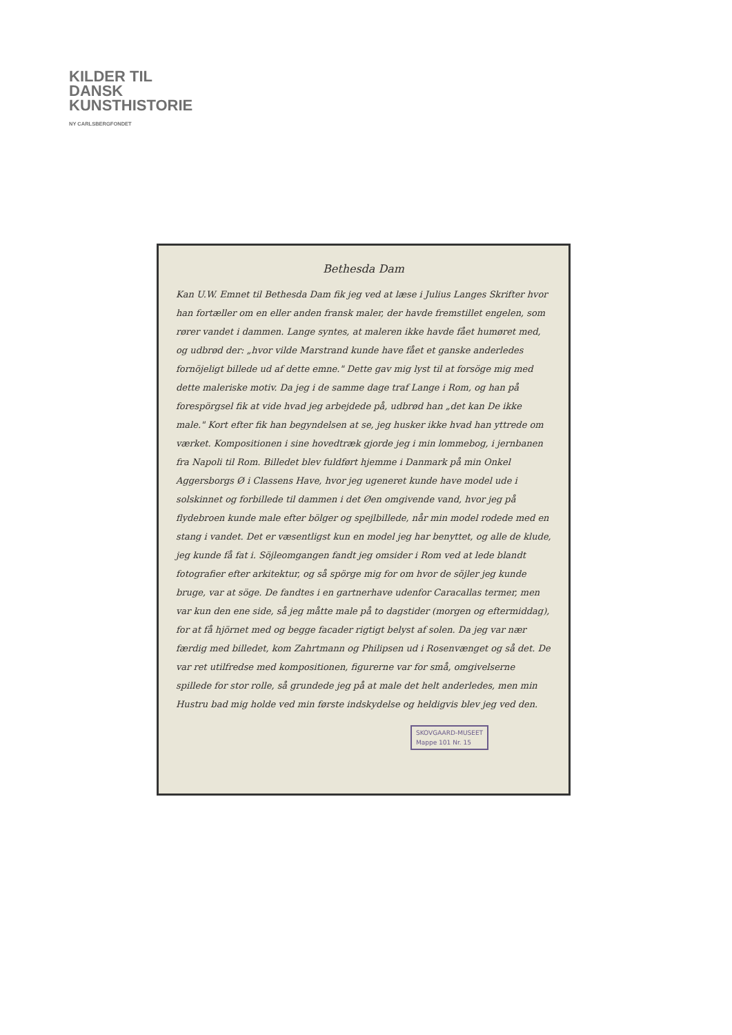KILDER TIL
DANSK
KUNSTHISTORIE
NY CARLSBERGFONDET
Bethesda Dam
Kan U.W. Emnet til Bethesda Dam fik jeg ved at læse i Julius Langes Skrifter hvor han fortæller om en eller anden fransk maler, der havde fremstillet engelen, som rører vandet i dammen. Lange syntes, at maleren ikke havde fået humøret med, og udbrød der: „hvor vilde Marstrand kunde have fået et ganske anderledes fornöjeligt billede ud af dette emne." Dette gav mig lyst til at forsöge mig med dette maleriske motiv. Da jeg i de samme dage traf Lange i Rom, og han på forespörgsel fik at vide hvad jeg arbejdede på, udbrød han „det kan De ikke male." Kort efter fik han begyndelsen at se, jeg husker ikke hvad han yttrede om værket. Kompositionen i sine hovedtræk gjorde jeg i min lommebog, i jernbanen fra Napoli til Rom. Billedet blev fuldført hjemme i Danmark på min Onkel Aggersborgs Ø i Classens Have, hvor jeg ugeneret kunde have model ude i solskinnet og forbillede til dammen i det Øen omgivende vand, hvor jeg på flydebroen kunde male efter bölger og spejlbillede, når min model rodede med en stang i vandet. Det er væsentligst kun en model jeg har benyttet, og alle de klude, jeg kunde få fat i. Söjleomgangen fandt jeg omsider i Rom ved at lede blandt fotografier efter arkitektur, og så spörge mig for om hvor de söjler jeg kunde bruge, var at söge. De fandtes i en gartnerhave udenfor Caracallas termer, men var kun den ene side, så jeg måtte male på to dagstider (morgen og eftermiddag), for at få hjörnet med og begge facader rigtigt belyst af solen. Da jeg var nær færdig med billedet, kom Zahrtmann og Philipsen ud i Rosenvænget og så det. De var ret utilfredse med kompositionen, figurerne var for små, omgivelserne spillede for stor rolle, så grundede jeg på at male det helt anderledes, men min Hustru bad mig holde ved min første indskydelse og heldigvis blev jeg ved den.
SKOVGAARD-MUSEET
Mappe 101 Nr. 15